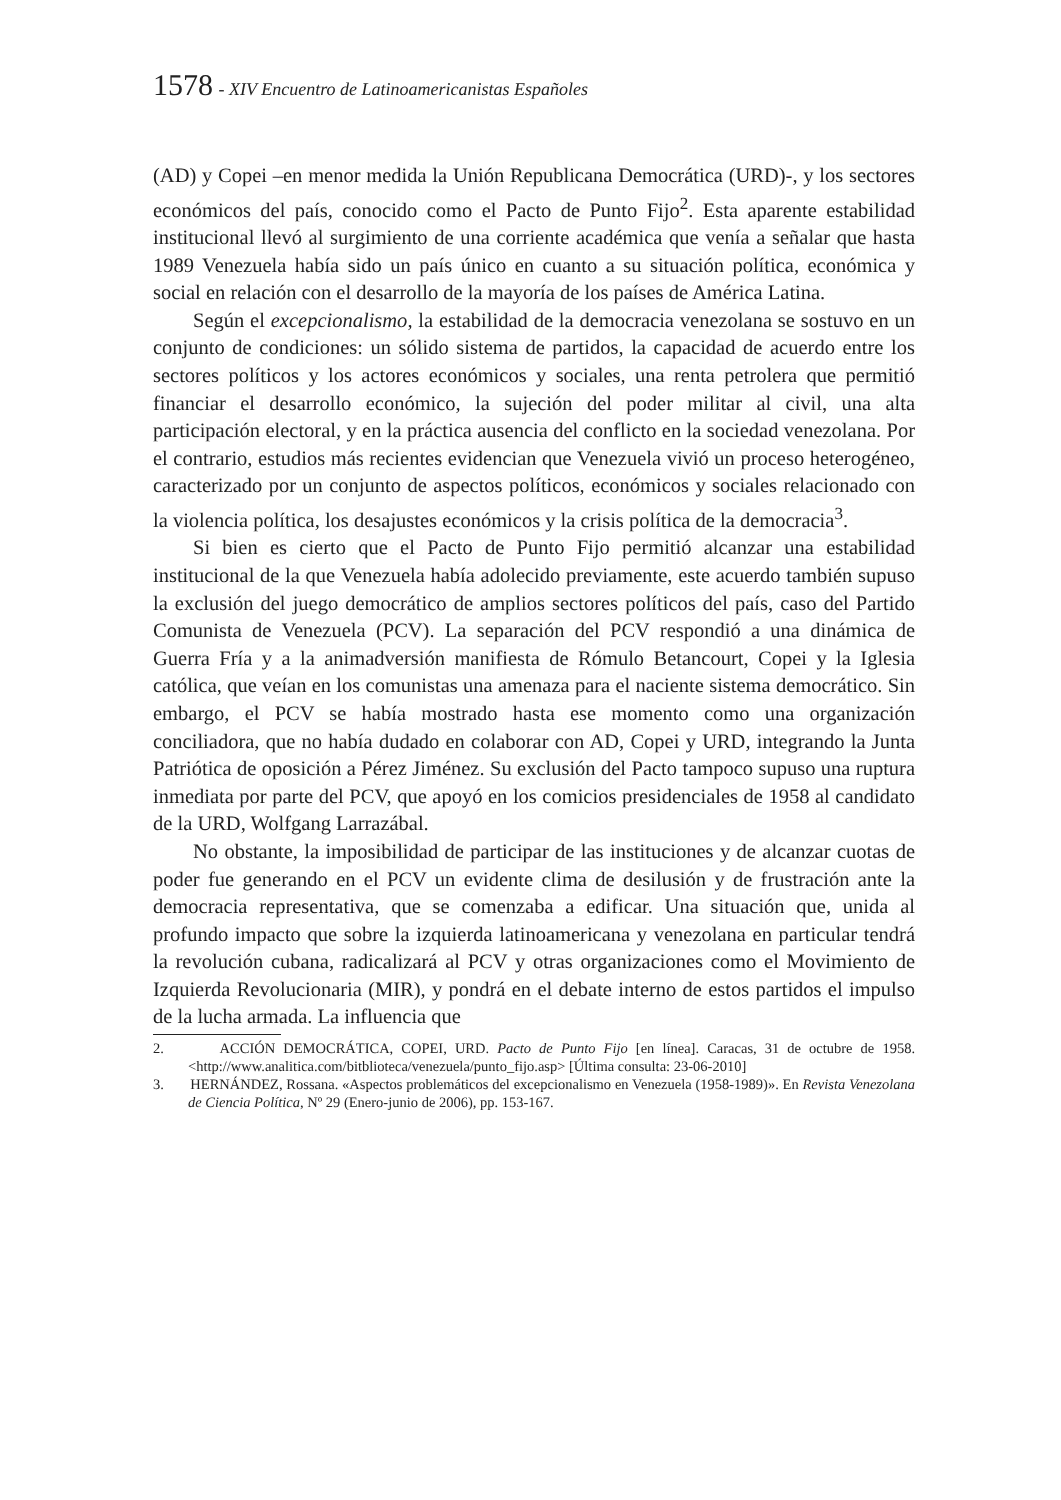1578 - XIV Encuentro de Latinoamericanistas Españoles
(AD) y Copei –en menor medida la Unión Republicana Democrática (URD)-, y los sectores económicos del país, conocido como el Pacto de Punto Fijo<sup>2</sup>. Esta aparente estabilidad institucional llevó al surgimiento de una corriente académica que venía a señalar que hasta 1989 Venezuela había sido un país único en cuanto a su situación política, económica y social en relación con el desarrollo de la mayoría de los países de América Latina.
Según el excepcionalismo, la estabilidad de la democracia venezolana se sostuvo en un conjunto de condiciones: un sólido sistema de partidos, la capacidad de acuerdo entre los sectores políticos y los actores económicos y sociales, una renta petrolera que permitió financiar el desarrollo económico, la sujeción del poder militar al civil, una alta participación electoral, y en la práctica ausencia del conflicto en la sociedad venezolana. Por el contrario, estudios más recientes evidencian que Venezuela vivió un proceso heterogéneo, caracterizado por un conjunto de aspectos políticos, económicos y sociales relacionado con la violencia política, los desajustes económicos y la crisis política de la democracia<sup>3</sup>.
Si bien es cierto que el Pacto de Punto Fijo permitió alcanzar una estabilidad institucional de la que Venezuela había adolecido previamente, este acuerdo también supuso la exclusión del juego democrático de amplios sectores políticos del país, caso del Partido Comunista de Venezuela (PCV). La separación del PCV respondió a una dinámica de Guerra Fría y a la animadversión manifiesta de Rómulo Betancourt, Copei y la Iglesia católica, que veían en los comunistas una amenaza para el naciente sistema democrático. Sin embargo, el PCV se había mostrado hasta ese momento como una organización conciliadora, que no había dudado en colaborar con AD, Copei y URD, integrando la Junta Patriótica de oposición a Pérez Jiménez. Su exclusión del Pacto tampoco supuso una ruptura inmediata por parte del PCV, que apoyó en los comicios presidenciales de 1958 al candidato de la URD, Wolfgang Larrazábal.
No obstante, la imposibilidad de participar de las instituciones y de alcanzar cuotas de poder fue generando en el PCV un evidente clima de desilusión y de frustración ante la democracia representativa, que se comenzaba a edificar. Una situación que, unida al profundo impacto que sobre la izquierda latinoamericana y venezolana en particular tendrá la revolución cubana, radicalizará al PCV y otras organizaciones como el Movimiento de Izquierda Revolucionaria (MIR), y pondrá en el debate interno de estos partidos el impulso de la lucha armada. La influencia que
2. ACCIÓN DEMOCRÁTICA, COPEI, URD. Pacto de Punto Fijo [en línea]. Caracas, 31 de octubre de 1958. <http://www.analitica.com/bitblioteca/venezuela/punto_fijo.asp> [Última consulta: 23-06-2010]
3. HERNÁNDEZ, Rossana. «Aspectos problemáticos del excepcionalismo en Venezuela (1958-1989)». En Revista Venezolana de Ciencia Política, Nº 29 (Enero-junio de 2006), pp. 153-167.